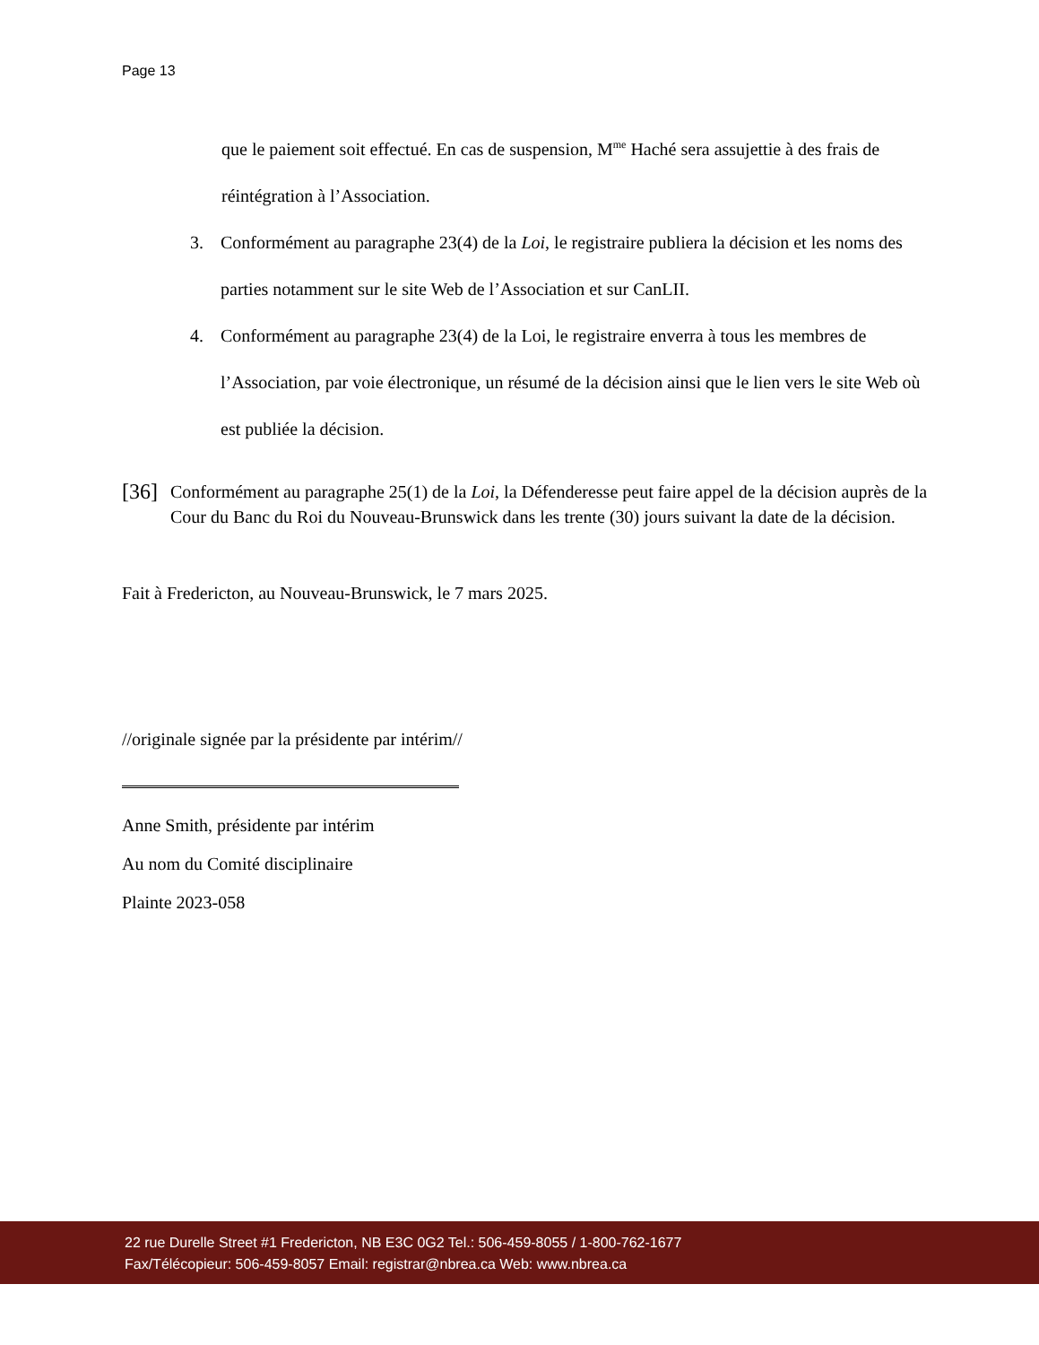Page 13
que le paiement soit effectué. En cas de suspension, M<sup>me</sup> Haché sera assujettie à des frais de réintégration à l’Association.
3. Conformément au paragraphe 23(4) de la Loi, le registraire publiera la décision et les noms des parties notamment sur le site Web de l’Association et sur CanLII.
4. Conformément au paragraphe 23(4) de la Loi, le registraire enverra à tous les membres de l’Association, par voie électronique, un résumé de la décision ainsi que le lien vers le site Web où est publiée la décision.
[36] Conformément au paragraphe 25(1) de la Loi, la Défenderesse peut faire appel de la décision auprès de la Cour du Banc du Roi du Nouveau-Brunswick dans les trente (30) jours suivant la date de la décision.
Fait à Fredericton, au Nouveau-Brunswick, le 7 mars 2025.
//originale signée par la présidente par intérim//
Anne Smith, présidente par intérim
Au nom du Comité disciplinaire
Plainte 2023-058
22 rue Durelle Street #1 Fredericton, NB E3C 0G2 Tel.: 506-459-8055 / 1-800-762-1677
Fax/Télécopieur: 506-459-8057 Email: registrar@nbrea.ca Web: www.nbrea.ca